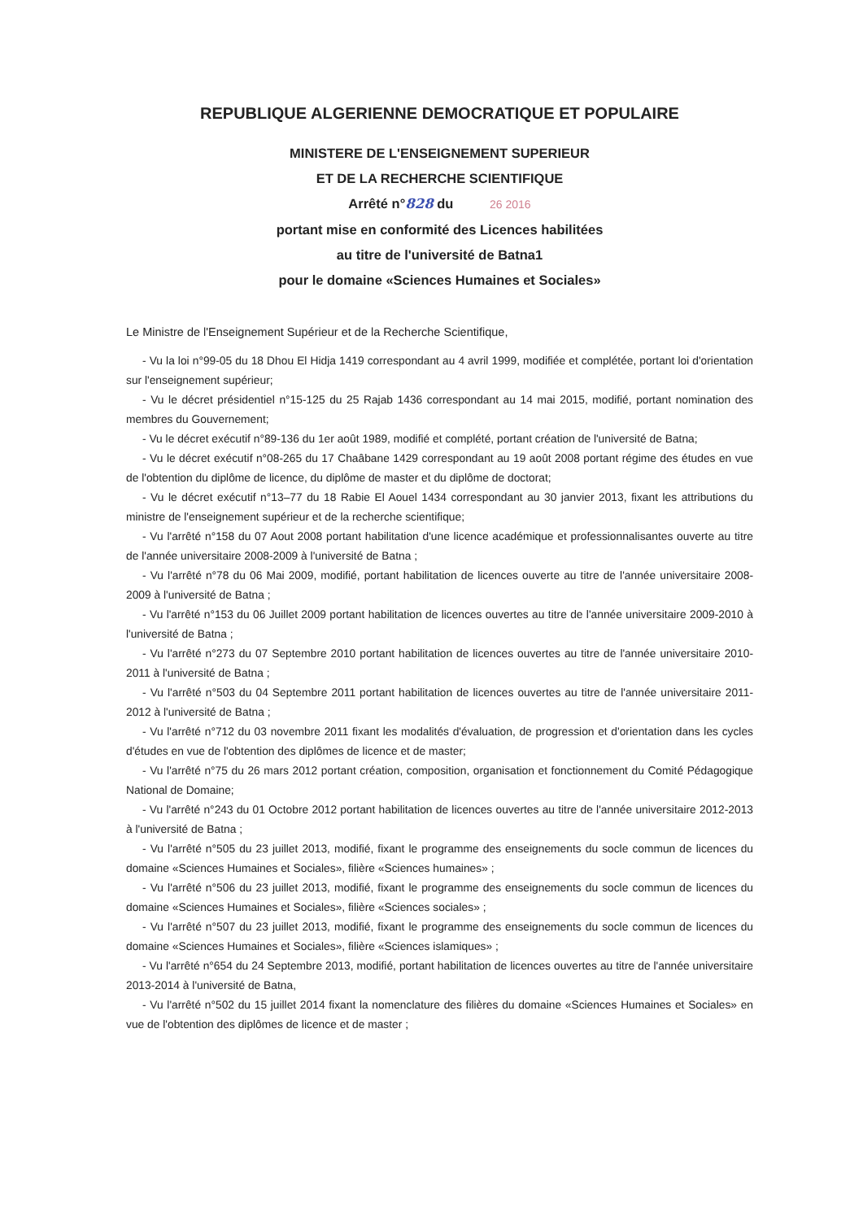REPUBLIQUE ALGERIENNE DEMOCRATIQUE ET POPULAIRE
MINISTERE DE L'ENSEIGNEMENT SUPERIEUR
ET DE LA RECHERCHE SCIENTIFIQUE
Arrêté n°828 du 26 2016
portant mise en conformité des Licences habilitées
au titre de l'université de Batna1
pour le domaine «Sciences Humaines et Sociales»
Le Ministre de l'Enseignement Supérieur et de la Recherche Scientifique,
- Vu la loi n°99-05 du 18 Dhou El Hidja 1419 correspondant au 4 avril 1999, modifiée et complétée, portant loi d'orientation sur l'enseignement supérieur;
- Vu le décret présidentiel n°15-125 du 25 Rajab 1436 correspondant au 14 mai 2015, modifié, portant nomination des membres du Gouvernement;
- Vu le décret exécutif n°89-136 du 1er août 1989, modifié et complété, portant création de l'université de Batna;
- Vu le décret exécutif n°08-265 du 17 Chaâbane 1429 correspondant au 19 août 2008 portant régime des études en vue de l'obtention du diplôme de licence, du diplôme de master et du diplôme de doctorat;
- Vu le décret exécutif n°13–77 du 18 Rabie El Aouel 1434 correspondant au 30 janvier 2013, fixant les attributions du ministre de l'enseignement supérieur et de la recherche scientifique;
- Vu l'arrêté n°158 du 07 Aout 2008 portant habilitation d'une licence académique et professionnalisantes ouverte au titre de l'année universitaire 2008-2009 à l'université de Batna ;
- Vu l'arrêté n°78 du 06 Mai 2009, modifié, portant habilitation de licences ouverte au titre de l'année universitaire 2008-2009 à l'université de Batna ;
- Vu l'arrêté n°153 du 06 Juillet 2009 portant habilitation de licences ouvertes au titre de l'année universitaire 2009-2010 à l'université de Batna ;
- Vu l'arrêté n°273 du 07 Septembre 2010 portant habilitation de licences ouvertes au titre de l'année universitaire 2010-2011 à l'université de Batna ;
- Vu l'arrêté n°503 du 04 Septembre 2011 portant habilitation de licences ouvertes au titre de l'année universitaire 2011-2012 à l'université de Batna ;
- Vu l'arrêté n°712 du 03 novembre 2011 fixant les modalités d'évaluation, de progression et d'orientation dans les cycles d'études en vue de l'obtention des diplômes de licence et de master;
- Vu l'arrêté n°75 du 26 mars 2012 portant création, composition, organisation et fonctionnement du Comité Pédagogique National de Domaine;
- Vu l'arrêté n°243 du 01 Octobre 2012 portant habilitation de licences ouvertes au titre de l'année universitaire 2012-2013 à l'université de Batna ;
- Vu l'arrêté n°505 du 23 juillet 2013, modifié, fixant le programme des enseignements du socle commun de licences du domaine «Sciences Humaines et Sociales», filière «Sciences humaines» ;
- Vu l'arrêté n°506 du 23 juillet 2013, modifié, fixant le programme des enseignements du socle commun de licences du domaine «Sciences Humaines et Sociales», filière «Sciences sociales» ;
- Vu l'arrêté n°507 du 23 juillet 2013, modifié, fixant le programme des enseignements du socle commun de licences du domaine «Sciences Humaines et Sociales», filière «Sciences islamiques» ;
- Vu l'arrêté n°654 du 24 Septembre 2013, modifié, portant habilitation de licences ouvertes au titre de l'année universitaire 2013-2014 à l'université de Batna,
- Vu l'arrêté n°502 du 15 juillet 2014 fixant la nomenclature des filières du domaine «Sciences Humaines et Sociales» en vue de l'obtention des diplômes de licence et de master ;